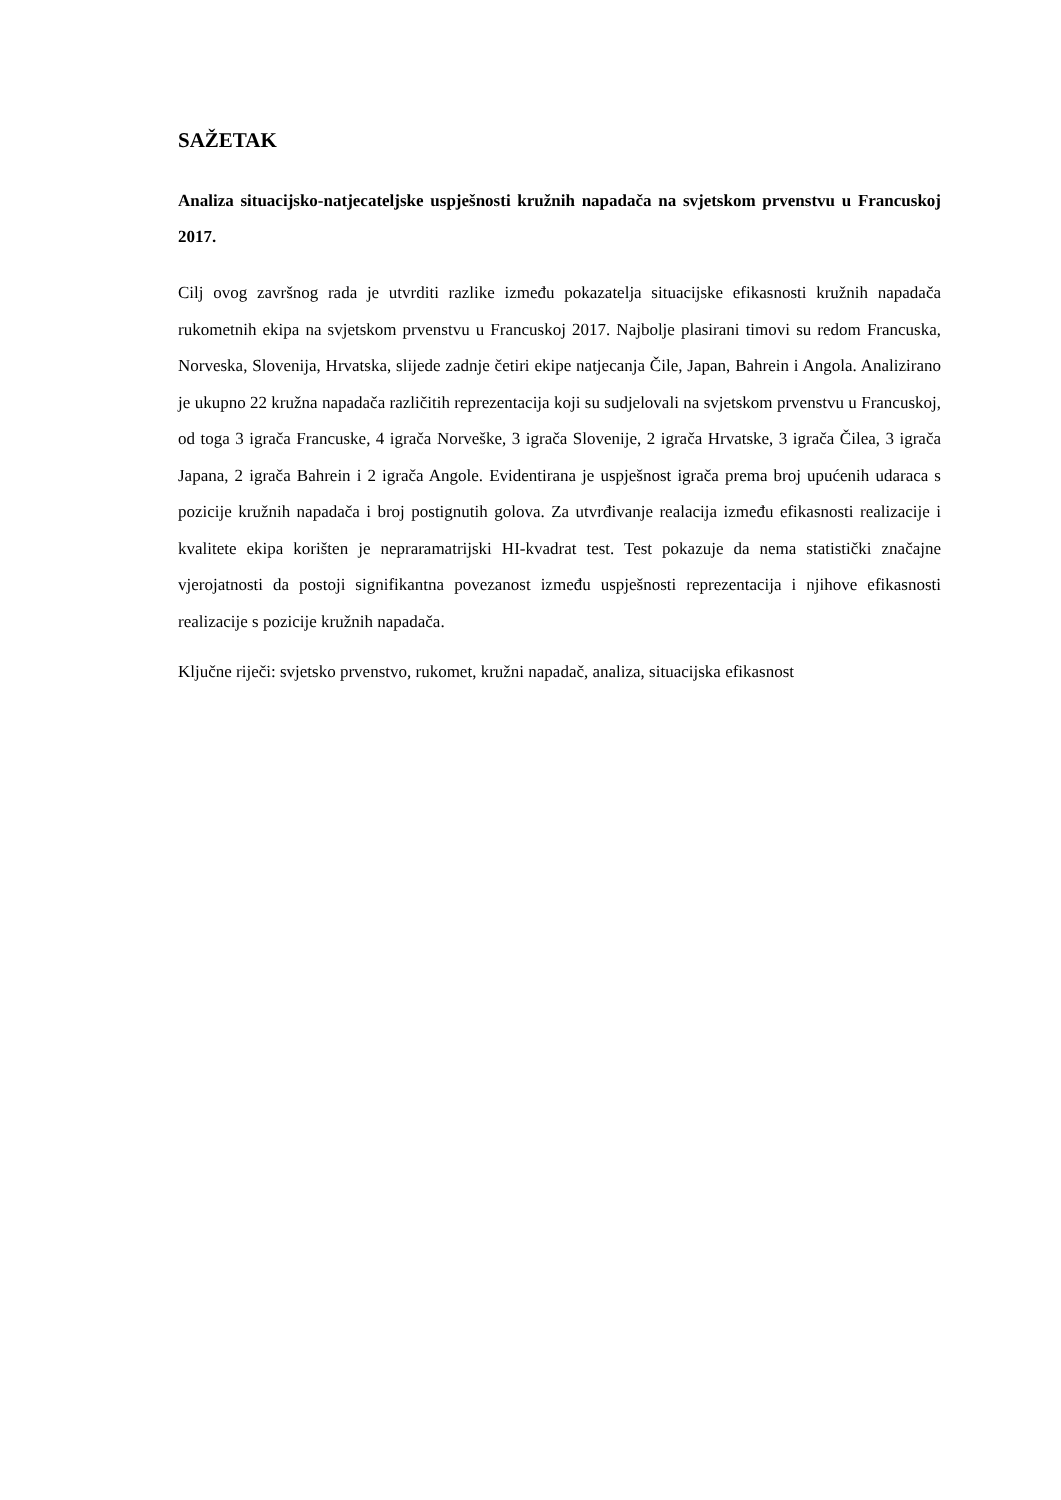SAŽETAK
Analiza situacijsko-natjecateljske uspješnosti kružnih napadača na svjetskom prvenstvu u Francuskoj 2017.
Cilj ovog završnog rada je utvrditi razlike između pokazatelja situacijske efikasnosti kružnih napadača rukometnih ekipa na svjetskom prvenstvu u Francuskoj 2017. Najbolje plasirani timovi su redom Francuska, Norveska, Slovenija, Hrvatska, slijede zadnje četiri ekipe natjecanja Čile, Japan, Bahrein i Angola. Analizirano je ukupno 22 kružna napadača različitih reprezentacija koji su sudjelovali na svjetskom prvenstvu u Francuskoj, od toga 3 igrača Francuske, 4 igrača Norveške, 3 igrača Slovenije, 2 igrača Hrvatske, 3 igrača Čilea, 3 igrača Japana, 2 igrača Bahrein i 2 igrača Angole. Evidentirana je uspješnost igrača prema broj upućenih udaraca s pozicije kružnih napadača i broj postignutih golova. Za utvrđivanje realacija između efikasnosti realizacije i kvalitete ekipa korišten je nepraramatrijski HI-kvadrat test. Test pokazuje da nema statistički značajne vjerojatnosti da postoji signifikantna povezanost između uspješnosti reprezentacija i njihove efikasnosti realizacije s pozicije kružnih napadača.
Ključne riječi: svjetsko prvenstvo, rukomet, kružni napadač, analiza, situacijska efikasnost